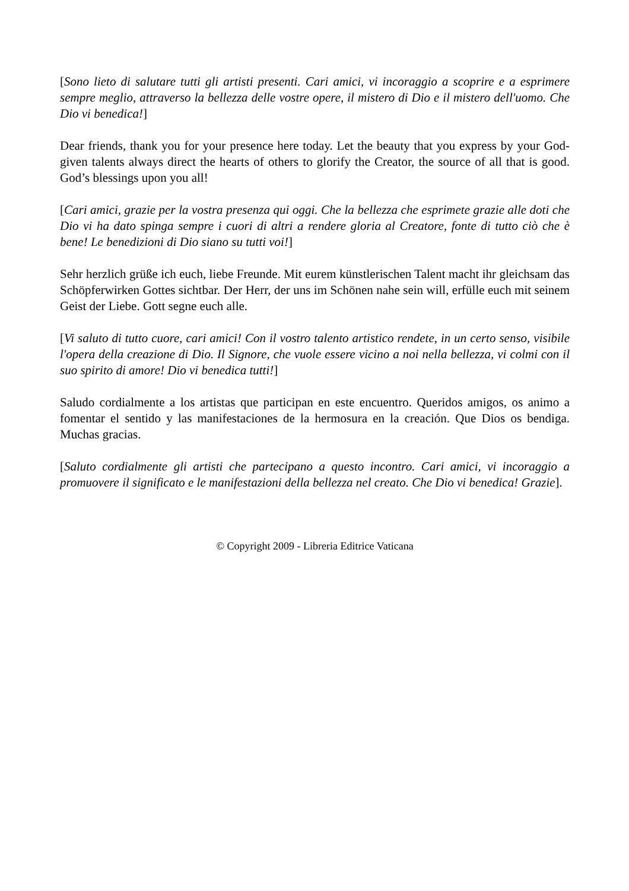[Sono lieto di salutare tutti gli artisti presenti. Cari amici, vi incoraggio a scoprire e a esprimere sempre meglio, attraverso la bellezza delle vostre opere, il mistero di Dio e il mistero dell'uomo. Che Dio vi benedica!]
Dear friends, thank you for your presence here today. Let the beauty that you express by your God-given talents always direct the hearts of others to glorify the Creator, the source of all that is good. God’s blessings upon you all!
[Cari amici, grazie per la vostra presenza qui oggi. Che la bellezza che esprimete grazie alle doti che Dio vi ha dato spinga sempre i cuori di altri a rendere gloria al Creatore, fonte di tutto ciò che è bene! Le benedizioni di Dio siano su tutti voi!]
Sehr herzlich grüße ich euch, liebe Freunde. Mit eurem künstlerischen Talent macht ihr gleichsam das Schöpferwirken Gottes sichtbar. Der Herr, der uns im Schönen nahe sein will, erfülle euch mit seinem Geist der Liebe. Gott segne euch alle.
[Vi saluto di tutto cuore, cari amici! Con il vostro talento artistico rendete, in un certo senso, visibile l'opera della creazione di Dio. Il Signore, che vuole essere vicino a noi nella bellezza, vi colmi con il suo spirito di amore! Dio vi benedica tutti!]
Saludo cordialmente a los artistas que participan en este encuentro. Queridos amigos, os animo a fomentar el sentido y las manifestaciones de la hermosura en la creación. Que Dios os bendiga. Muchas gracias.
[Saluto cordialmente gli artisti che partecipano a questo incontro. Cari amici, vi incoraggio a promuovere il significato e le manifestazioni della bellezza nel creato. Che Dio vi benedica! Grazie].
© Copyright 2009 - Libreria Editrice Vaticana